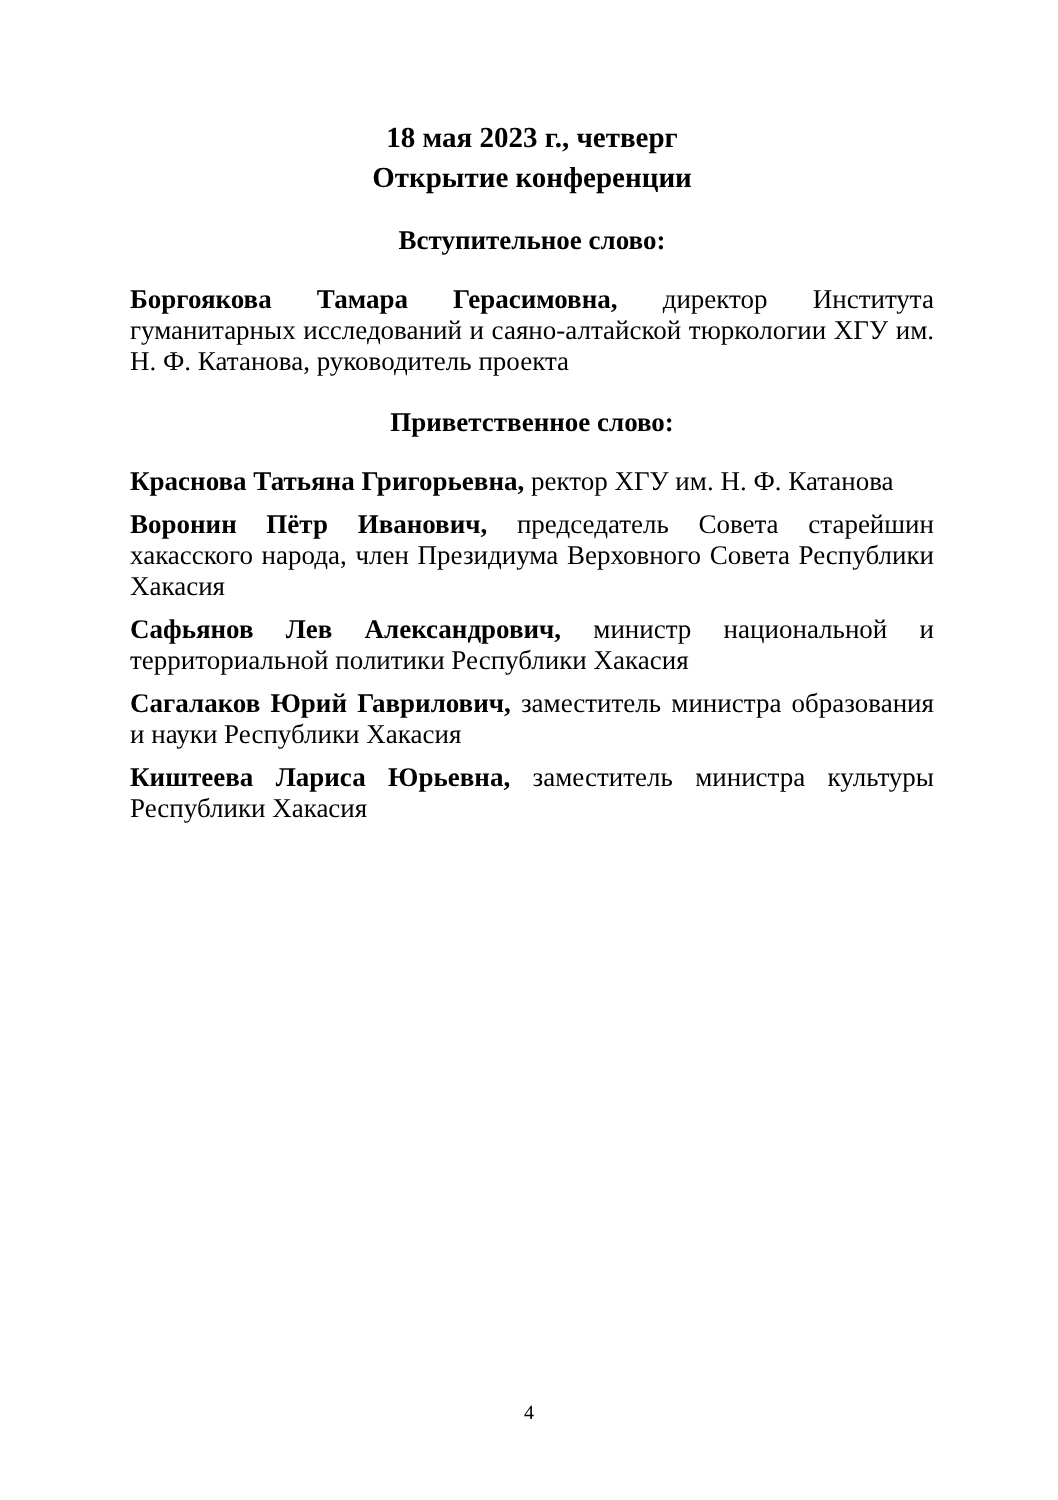18 мая 2023 г., четверг
Открытие конференции
Вступительное слово:
Боргоякова Тамара Герасимовна, директор Института гуманитарных исследований и саяно-алтайской тюркологии ХГУ им. Н. Ф. Катанова, руководитель проекта
Приветственное слово:
Краснова Татьяна Григорьевна, ректор ХГУ им. Н. Ф. Катанова
Воронин Пётр Иванович, председатель Совета старейшин хакасского народа, член Президиума Верховного Совета Республики Хакасия
Сафьянов Лев Александрович, министр национальной и территориальной политики Республики Хакасия
Сагалаков Юрий Гаврилович, заместитель министра образования и науки Республики Хакасия
Киштеева Лариса Юрьевна, заместитель министра культуры Республики Хакасия
4